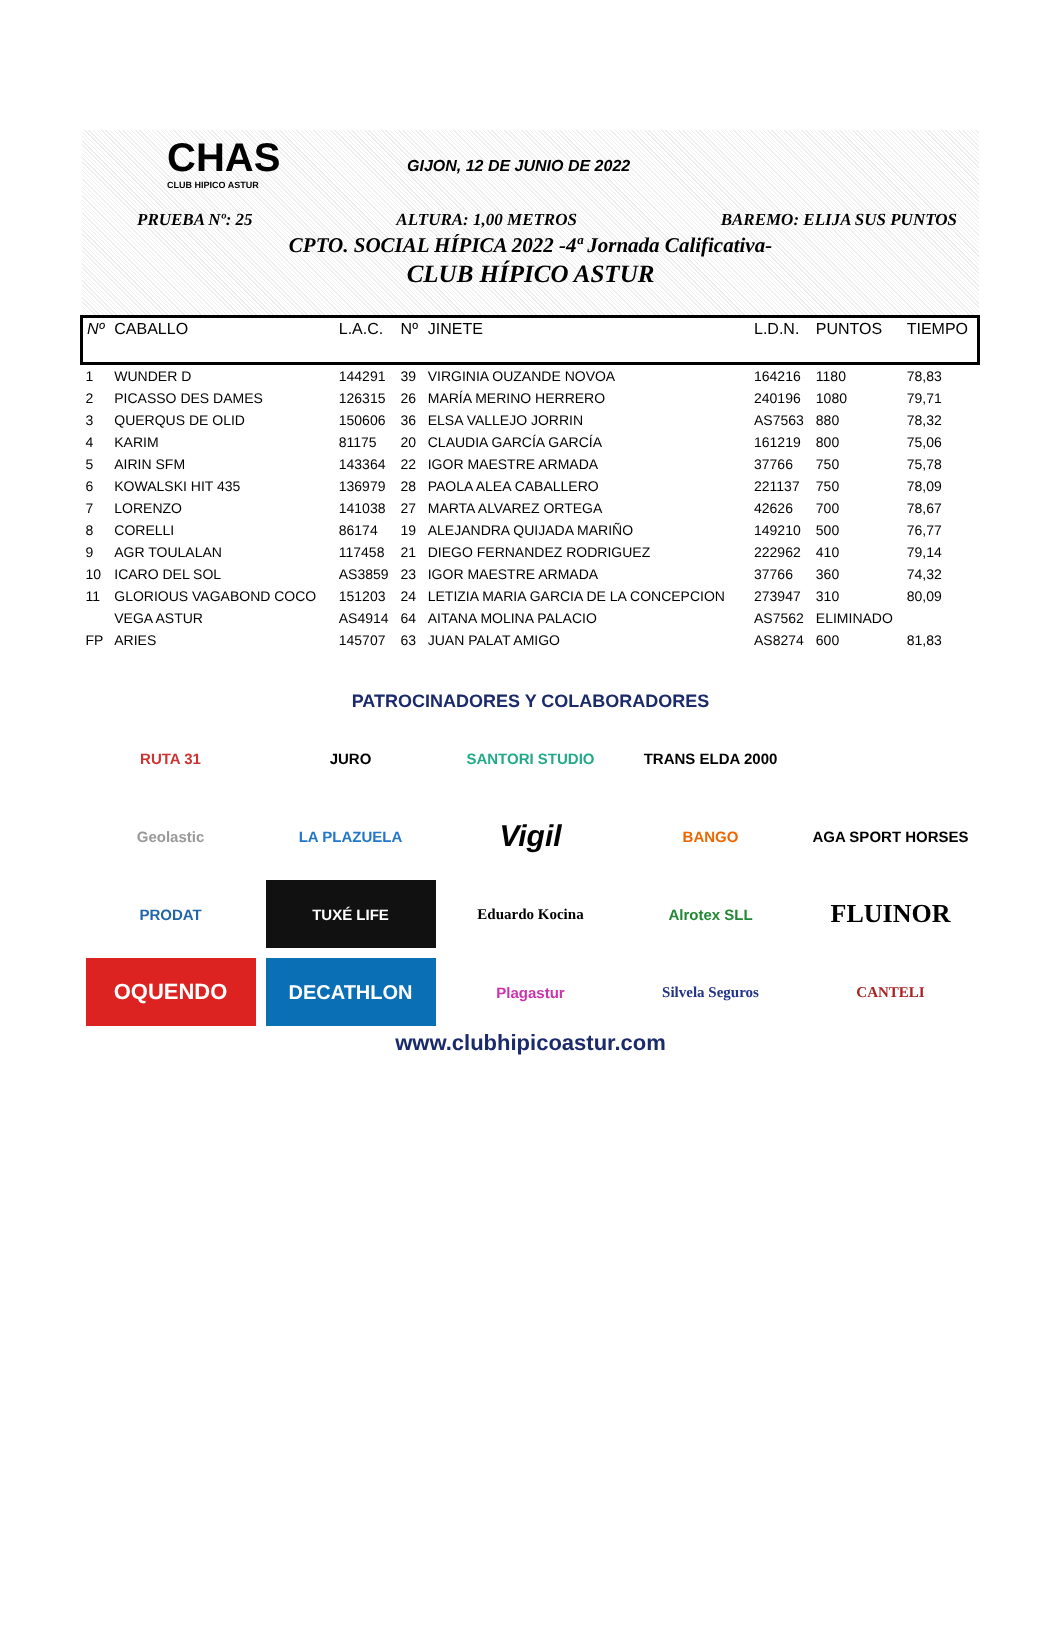CHAS
CLUB HIPICO ASTUR
GIJON, 12 DE JUNIO DE 2022
PRUEBA Nº: 25 ALTURA: 1,00 METROS BAREMO: ELIJA SUS PUNTOS
CPTO. SOCIAL HÍPICA 2022 -4ª Jornada Calificativa-
CLUB HÍPICO ASTUR
| Nº | CABALLO | L.A.C. | Nº | JINETE | L.D.N. | PUNTOS | TIEMPO |
| --- | --- | --- | --- | --- | --- | --- | --- |
| 1 | WUNDER D | 144291 | 39 | VIRGINIA OUZANDE NOVOA | 164216 | 1180 | 78,83 |
| 2 | PICASSO DES DAMES | 126315 | 26 | MARÍA MERINO HERRERO | 240196 | 1080 | 79,71 |
| 3 | QUERQUS DE OLID | 150606 | 36 | ELSA VALLEJO JORRIN | AS7563 | 880 | 78,32 |
| 4 | KARIM | 81175 | 20 | CLAUDIA GARCÍA GARCÍA | 161219 | 800 | 75,06 |
| 5 | AIRIN SFM | 143364 | 22 | IGOR MAESTRE ARMADA | 37766 | 750 | 75,78 |
| 6 | KOWALSKI HIT 435 | 136979 | 28 | PAOLA ALEA CABALLERO | 221137 | 750 | 78,09 |
| 7 | LORENZO | 141038 | 27 | MARTA ALVAREZ ORTEGA | 42626 | 700 | 78,67 |
| 8 | CORELLI | 86174 | 19 | ALEJANDRA QUIJADA MARIÑO | 149210 | 500 | 76,77 |
| 9 | AGR TOULALAN | 117458 | 21 | DIEGO FERNANDEZ RODRIGUEZ | 222962 | 410 | 79,14 |
| 10 | ICARO DEL SOL | AS3859 | 23 | IGOR MAESTRE ARMADA | 37766 | 360 | 74,32 |
| 11 | GLORIOUS VAGABOND COCO | 151203 | 24 | LETIZIA MARIA GARCIA DE LA CONCEPCION | 273947 | 310 | 80,09 |
| | VEGA ASTUR | AS4914 | 64 | AITANA MOLINA PALACIO | AS7562 | ELIMINADO | |
| FP | ARIES | 145707 | 63 | JUAN PALAT AMIGO | AS8274 | 600 | 81,83 |
PATROCINADORES Y COLABORADORES
RUTA 31
JURO
SANTORI STUDIO
TRANS ELDA 2000
Geolastic
LA PLAZUELA
Vigil
BANGO
AGA SPORT HORSES
PRODAT
TUXÉ LIFE
Eduardo Kocina
Alrotex SLL
FLUINOR
OQUENDO
DECATHLON
Plagastur
Silvela Seguros
CANTELI
www.clubhipicoastur.com